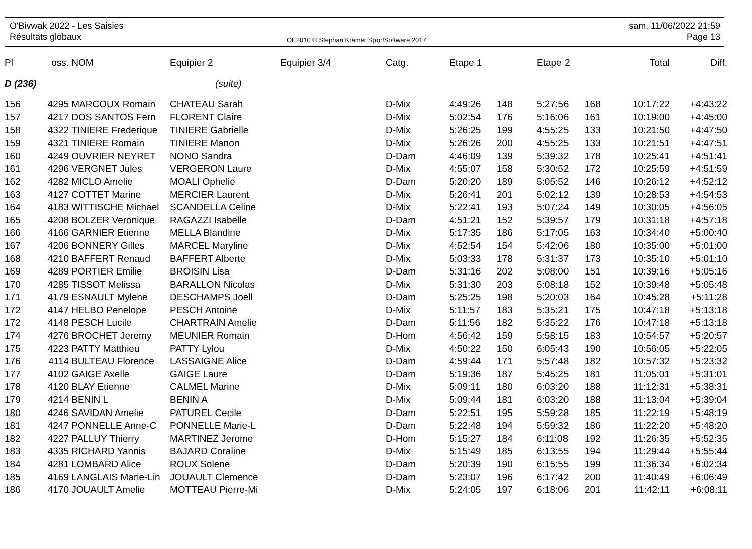O'Bivwak 2022 - Les Saisies
Résultats globaux
OE2010 © Stephan Krämer SportSoftware 2017
sam. 11/06/2022 21:59
Page 13
| Pl | oss. | NOM | Equipier 2 | Equipier 3/4 | Catg. | Etape 1 | | Etape 2 | | Total | Diff. |
| --- | --- | --- | --- | --- | --- | --- | --- | --- | --- | --- | --- |
| D (236) | | | (suite) | | | | | | | | |
| 156 | 4295 | MARCOUX Romain | CHATEAU Sarah | | D-Mix | 4:49:26 | 148 | 5:27:56 | 168 | 10:17:22 | +4:43:22 |
| 157 | 4217 | DOS SANTOS Fern | FLORENT Claire | | D-Mix | 5:02:54 | 176 | 5:16:06 | 161 | 10:19:00 | +4:45:00 |
| 158 | 4322 | TINIERE Frederique | TINIERE Gabrielle | | D-Mix | 5:26:25 | 199 | 4:55:25 | 133 | 10:21:50 | +4:47:50 |
| 159 | 4321 | TINIERE Romain | TINIERE Manon | | D-Mix | 5:26:26 | 200 | 4:55:25 | 133 | 10:21:51 | +4:47:51 |
| 160 | 4249 | OUVRIER NEYRET | NONO Sandra | | D-Dam | 4:46:09 | 139 | 5:39:32 | 178 | 10:25:41 | +4:51:41 |
| 161 | 4296 | VERGNET Jules | VERGERON Laure | | D-Mix | 4:55:07 | 158 | 5:30:52 | 172 | 10:25:59 | +4:51:59 |
| 162 | 4282 | MICLO Amelie | MOALI Ophelie | | D-Dam | 5:20:20 | 189 | 5:05:52 | 146 | 10:26:12 | +4:52:12 |
| 163 | 4127 | COTTET Marine | MERCIER Laurent | | D-Mix | 5:26:41 | 201 | 5:02:12 | 139 | 10:28:53 | +4:54:53 |
| 164 | 4183 | WITTISCHE Michael | SCANDELLA Celine | | D-Mix | 5:22:41 | 193 | 5:07:24 | 149 | 10:30:05 | +4:56:05 |
| 165 | 4208 | BOLZER Veronique | RAGAZZI Isabelle | | D-Dam | 4:51:21 | 152 | 5:39:57 | 179 | 10:31:18 | +4:57:18 |
| 166 | 4166 | GARNIER Etienne | MELLA Blandine | | D-Mix | 5:17:35 | 186 | 5:17:05 | 163 | 10:34:40 | +5:00:40 |
| 167 | 4206 | BONNERY Gilles | MARCEL Maryline | | D-Mix | 4:52:54 | 154 | 5:42:06 | 180 | 10:35:00 | +5:01:00 |
| 168 | 4210 | BAFFERT Renaud | BAFFERT Alberte | | D-Mix | 5:03:33 | 178 | 5:31:37 | 173 | 10:35:10 | +5:01:10 |
| 169 | 4289 | PORTIER Emilie | BROISIN Lisa | | D-Dam | 5:31:16 | 202 | 5:08:00 | 151 | 10:39:16 | +5:05:16 |
| 170 | 4285 | TISSOT Melissa | BARALLON Nicolas | | D-Mix | 5:31:30 | 203 | 5:08:18 | 152 | 10:39:48 | +5:05:48 |
| 171 | 4179 | ESNAULT Mylene | DESCHAMPS Joell | | D-Dam | 5:25:25 | 198 | 5:20:03 | 164 | 10:45:28 | +5:11:28 |
| 172 | 4147 | HELBO Penelope | PESCH Antoine | | D-Mix | 5:11:57 | 183 | 5:35:21 | 175 | 10:47:18 | +5:13:18 |
| 172 | 4148 | PESCH Lucile | CHARTRAIN Amelie | | D-Dam | 5:11:56 | 182 | 5:35:22 | 176 | 10:47:18 | +5:13:18 |
| 174 | 4276 | BROCHET Jeremy | MEUNIER Romain | | D-Hom | 4:56:42 | 159 | 5:58:15 | 183 | 10:54:57 | +5:20:57 |
| 175 | 4223 | PATTY Matthieu | PATTY Lylou | | D-Mix | 4:50:22 | 150 | 6:05:43 | 190 | 10:56:05 | +5:22:05 |
| 176 | 4114 | BULTEAU Florence | LASSAIGNE Alice | | D-Dam | 4:59:44 | 171 | 5:57:48 | 182 | 10:57:32 | +5:23:32 |
| 177 | 4102 | GAIGE Axelle | GAIGE Laure | | D-Dam | 5:19:36 | 187 | 5:45:25 | 181 | 11:05:01 | +5:31:01 |
| 178 | 4120 | BLAY Etienne | CALMEL Marine | | D-Mix | 5:09:11 | 180 | 6:03:20 | 188 | 11:12:31 | +5:38:31 |
| 179 | 4214 | BENIN L | BENIN A | | D-Mix | 5:09:44 | 181 | 6:03:20 | 188 | 11:13:04 | +5:39:04 |
| 180 | 4246 | SAVIDAN Amelie | PATUREL Cecile | | D-Dam | 5:22:51 | 195 | 5:59:28 | 185 | 11:22:19 | +5:48:19 |
| 181 | 4247 | PONNELLE Anne-C | PONNELLE Marie-L | | D-Dam | 5:22:48 | 194 | 5:59:32 | 186 | 11:22:20 | +5:48:20 |
| 182 | 4227 | PALLUY Thierry | MARTINEZ Jerome | | D-Hom | 5:15:27 | 184 | 6:11:08 | 192 | 11:26:35 | +5:52:35 |
| 183 | 4335 | RICHARD Yannis | BAJARD Coraline | | D-Mix | 5:15:49 | 185 | 6:13:55 | 194 | 11:29:44 | +5:55:44 |
| 184 | 4281 | LOMBARD Alice | ROUX Solene | | D-Dam | 5:20:39 | 190 | 6:15:55 | 199 | 11:36:34 | +6:02:34 |
| 185 | 4169 | LANGLAIS Marie-Lin | JOUAULT Clemence | | D-Dam | 5:23:07 | 196 | 6:17:42 | 200 | 11:40:49 | +6:06:49 |
| 186 | 4170 | JOUAULT Amelie | MOTTEAU Pierre-Mi | | D-Mix | 5:24:05 | 197 | 6:18:06 | 201 | 11:42:11 | +6:08:11 |